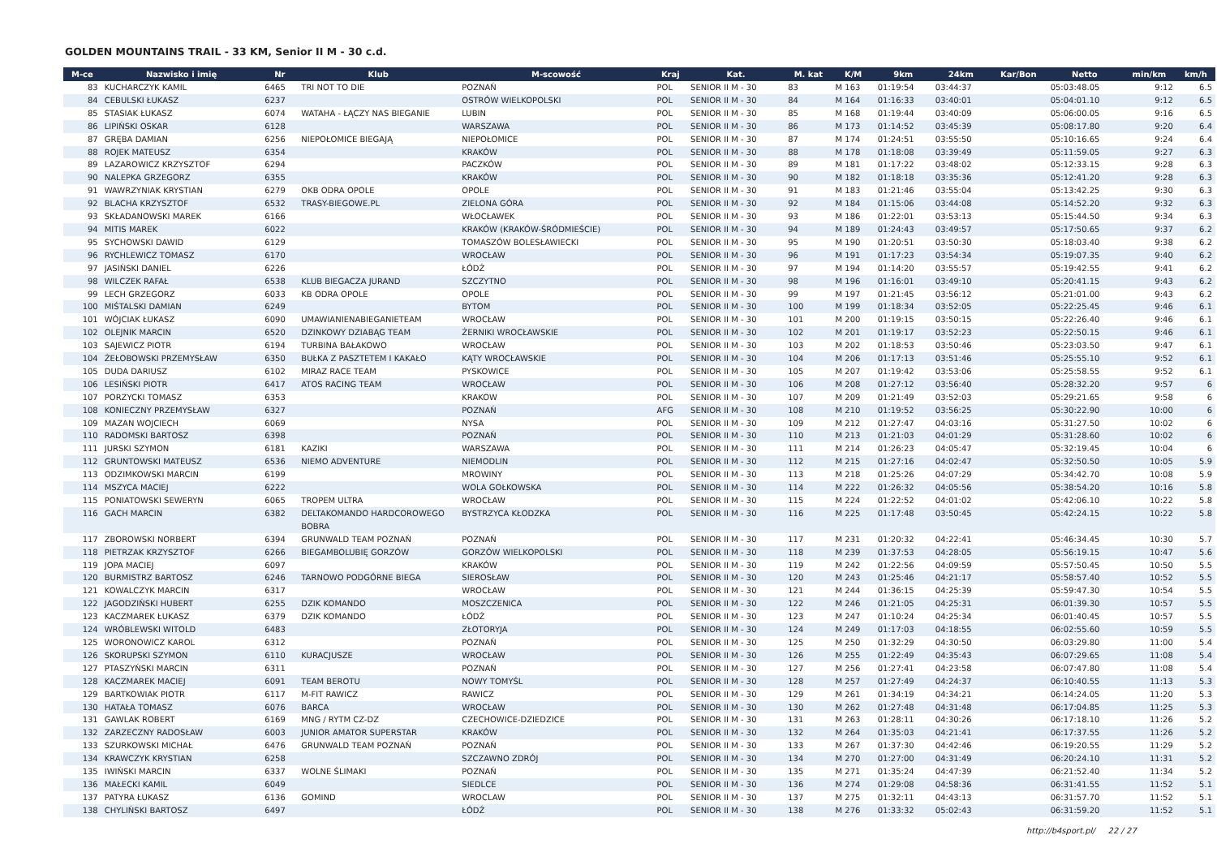GOLDEN MOUNTAINS TRAIL - 33 KM, Senior II M - 30 c.d.
| M-ce | Nazwisko i imię | Nr | Klub | M-scowość | Kraj | Kat. | M. kat | K/M | 9km | 24km | Kar/Bon | Netto | min/km | km/h |
| --- | --- | --- | --- | --- | --- | --- | --- | --- | --- | --- | --- | --- | --- | --- |
| 83 | KUCHARCZYK KAMIL | 6465 | TRI NOT TO DIE | POZNAŃ | POL | SENIOR II M - 30 | 83 | M 163 | 01:19:54 | 03:44:37 | | 05:03:48.05 | 9:12 | 6.5 |
| 84 | CEBULSKI ŁUKASZ | 6237 | | OSTRÓW WIELKOPOLSKI | POL | SENIOR II M - 30 | 84 | M 164 | 01:16:33 | 03:40:01 | | 05:04:01.10 | 9:12 | 6.5 |
| 85 | STASIAK ŁUKASZ | 6074 | WATAHA - ŁĄCZY NAS BIEGANIE | LUBIN | POL | SENIOR II M - 30 | 85 | M 168 | 01:19:44 | 03:40:09 | | 05:06:00.05 | 9:16 | 6.5 |
| 86 | LIPIŃSKI OSKAR | 6128 | | WARSZAWA | POL | SENIOR II M - 30 | 86 | M 173 | 01:14:52 | 03:45:39 | | 05:08:17.80 | 9:20 | 6.4 |
| 87 | GRĘBA DAMIAN | 6256 | NIEPOŁOMICE BIEGAJĄ | NIEPOŁOMICE | POL | SENIOR II M - 30 | 87 | M 174 | 01:24:51 | 03:55:50 | | 05:10:16.65 | 9:24 | 6.4 |
| 88 | ROJEK MATEUSZ | 6354 | | KRAKÓW | POL | SENIOR II M - 30 | 88 | M 178 | 01:18:08 | 03:39:49 | | 05:11:59.05 | 9:27 | 6.3 |
| 89 | LAZAROWICZ KRZYSZTOF | 6294 | | PACZKÓW | POL | SENIOR II M - 30 | 89 | M 181 | 01:17:22 | 03:48:02 | | 05:12:33.15 | 9:28 | 6.3 |
| 90 | NALEPKA GRZEGORZ | 6355 | | KRAKÓW | POL | SENIOR II M - 30 | 90 | M 182 | 01:18:18 | 03:35:36 | | 05:12:41.20 | 9:28 | 6.3 |
| 91 | WAWRZYNIAK KRYSTIAN | 6279 | OKB ODRA OPOLE | OPOLE | POL | SENIOR II M - 30 | 91 | M 183 | 01:21:46 | 03:55:04 | | 05:13:42.25 | 9:30 | 6.3 |
| 92 | BLACHA KRZYSZTOF | 6532 | TRASY-BIEGOWE.PL | ZIELONA GÓRA | POL | SENIOR II M - 30 | 92 | M 184 | 01:15:06 | 03:44:08 | | 05:14:52.20 | 9:32 | 6.3 |
| 93 | SKŁADANOWSKI MAREK | 6166 | | WŁOCŁAWEK | POL | SENIOR II M - 30 | 93 | M 186 | 01:22:01 | 03:53:13 | | 05:15:44.50 | 9:34 | 6.3 |
| 94 | MITIS MAREK | 6022 | | KRAKÓW (KRAKÓW-ŚRÓDMIEŚCIE) | POL | SENIOR II M - 30 | 94 | M 189 | 01:24:43 | 03:49:57 | | 05:17:50.65 | 9:37 | 6.2 |
| 95 | SYCHOWSKI DAWID | 6129 | | TOMASZÓW BOLESŁAWIECKI | POL | SENIOR II M - 30 | 95 | M 190 | 01:20:51 | 03:50:30 | | 05:18:03.40 | 9:38 | 6.2 |
| 96 | RYCHLEWICZ TOMASZ | 6170 | | WROCŁAW | POL | SENIOR II M - 30 | 96 | M 191 | 01:17:23 | 03:54:34 | | 05:19:07.35 | 9:40 | 6.2 |
| 97 | JASIŃSKI DANIEL | 6226 | | ŁÓDŹ | POL | SENIOR II M - 30 | 97 | M 194 | 01:14:20 | 03:55:57 | | 05:19:42.55 | 9:41 | 6.2 |
| 98 | WILCZEK RAFAŁ | 6538 | KLUB BIEGACZA JURAND | SZCZYTNO | POL | SENIOR II M - 30 | 98 | M 196 | 01:16:01 | 03:49:10 | | 05:20:41.15 | 9:43 | 6.2 |
| 99 | LECH GRZEGORZ | 6033 | KB ODRA OPOLE | OPOLE | POL | SENIOR II M - 30 | 99 | M 197 | 01:21:45 | 03:56:12 | | 05:21:01.00 | 9:43 | 6.2 |
| 100 | MIŚTALSKI DAMIAN | 6249 | | BYTOM | POL | SENIOR II M - 30 | 100 | M 199 | 01:18:34 | 03:52:05 | | 05:22:25.45 | 9:46 | 6.1 |
| 101 | WÓJCIAK ŁUKASZ | 6090 | UMAWIANIENABIEGANIETEAM | WROCŁAW | POL | SENIOR II M - 30 | 101 | M 200 | 01:19:15 | 03:50:15 | | 05:22:26.40 | 9:46 | 6.1 |
| 102 | OLEJNIK MARCIN | 6520 | DZINKOWY DZIABĄG TEAM | ŻERNIKI WROCŁAWSKIE | POL | SENIOR II M - 30 | 102 | M 201 | 01:19:17 | 03:52:23 | | 05:22:50.15 | 9:46 | 6.1 |
| 103 | SAJEWICZ PIOTR | 6194 | TURBINA BAŁAKOWO | WROCŁAW | POL | SENIOR II M - 30 | 103 | M 202 | 01:18:53 | 03:50:46 | | 05:23:03.50 | 9:47 | 6.1 |
| 104 | ŻEŁOBOWSKI PRZEMYSŁAW | 6350 | BUŁKA Z PASZTETEM I KAKAŁO | KĄTY WROCŁAWSKIE | POL | SENIOR II M - 30 | 104 | M 206 | 01:17:13 | 03:51:46 | | 05:25:55.10 | 9:52 | 6.1 |
| 105 | DUDA DARIUSZ | 6102 | MIRAZ RACE TEAM | PYSKOWICE | POL | SENIOR II M - 30 | 105 | M 207 | 01:19:42 | 03:53:06 | | 05:25:58.55 | 9:52 | 6.1 |
| 106 | LESIŃSKI PIOTR | 6417 | ATOS RACING TEAM | WROCŁAW | POL | SENIOR II M - 30 | 106 | M 208 | 01:27:12 | 03:56:40 | | 05:28:32.20 | 9:57 | 6 |
| 107 | PORZYCKI TOMASZ | 6353 | | KRAKOW | POL | SENIOR II M - 30 | 107 | M 209 | 01:21:49 | 03:52:03 | | 05:29:21.65 | 9:58 | 6 |
| 108 | KONIECZNY PRZEMYSŁAW | 6327 | | POZNAŃ | AFG | SENIOR II M - 30 | 108 | M 210 | 01:19:52 | 03:56:25 | | 05:30:22.90 | 10:00 | 6 |
| 109 | MAZAN WOJCIECH | 6069 | | NYSA | POL | SENIOR II M - 30 | 109 | M 212 | 01:27:47 | 04:03:16 | | 05:31:27.50 | 10:02 | 6 |
| 110 | RADOMSKI BARTOSZ | 6398 | | POZNAŃ | POL | SENIOR II M - 30 | 110 | M 213 | 01:21:03 | 04:01:29 | | 05:31:28.60 | 10:02 | 6 |
| 111 | JURSKI SZYMON | 6181 | KAZIKI | WARSZAWA | POL | SENIOR II M - 30 | 111 | M 214 | 01:26:23 | 04:05:47 | | 05:32:19.45 | 10:04 | 6 |
| 112 | GRUNTOWSKI MATEUSZ | 6536 | NIEMO ADVENTURE | NIEMODLIN | POL | SENIOR II M - 30 | 112 | M 215 | 01:27:16 | 04:02:47 | | 05:32:50.50 | 10:05 | 5.9 |
| 113 | ODZIMKOWSKI MARCIN | 6199 | | MROWINY | POL | SENIOR II M - 30 | 113 | M 218 | 01:25:26 | 04:07:29 | | 05:34:42.70 | 10:08 | 5.9 |
| 114 | MSZYCA MACIEJ | 6222 | | WOLA GOŁKOWSKA | POL | SENIOR II M - 30 | 114 | M 222 | 01:26:32 | 04:05:56 | | 05:38:54.20 | 10:16 | 5.8 |
| 115 | PONIATOWSKI SEWERYN | 6065 | TROPEM ULTRA | WROCŁAW | POL | SENIOR II M - 30 | 115 | M 224 | 01:22:52 | 04:01:02 | | 05:42:06.10 | 10:22 | 5.8 |
| 116 | GACH MARCIN | 6382 | DELTAKOMANDO HARDCOROWEGO BOBRA | BYSTRZYCA KŁODZKA | POL | SENIOR II M - 30 | 116 | M 225 | 01:17:48 | 03:50:45 | | 05:42:24.15 | 10:22 | 5.8 |
| 117 | ZBOROWSKI NORBERT | 6394 | GRUNWALD TEAM POZNAŃ | POZNAŃ | POL | SENIOR II M - 30 | 117 | M 231 | 01:20:32 | 04:22:41 | | 05:46:34.45 | 10:30 | 5.7 |
| 118 | PIETRZAK KRZYSZTOF | 6266 | BIEGAMBOLUBIĘ GORZÓW | GORZÓW WIELKOPOLSKI | POL | SENIOR II M - 30 | 118 | M 239 | 01:37:53 | 04:28:05 | | 05:56:19.15 | 10:47 | 5.6 |
| 119 | JOPA MACIEJ | 6097 | | KRAKÓW | POL | SENIOR II M - 30 | 119 | M 242 | 01:22:56 | 04:09:59 | | 05:57:50.45 | 10:50 | 5.5 |
| 120 | BURMISTRZ BARTOSZ | 6246 | TARNOWO PODGÓRNE BIEGA | SIEROSŁAW | POL | SENIOR II M - 30 | 120 | M 243 | 01:25:46 | 04:21:17 | | 05:58:57.40 | 10:52 | 5.5 |
| 121 | KOWALCZYK MARCIN | 6317 | | WROCŁAW | POL | SENIOR II M - 30 | 121 | M 244 | 01:36:15 | 04:25:39 | | 05:59:47.30 | 10:54 | 5.5 |
| 122 | JAGODZIŃSKI HUBERT | 6255 | DZIK KOMANDO | MOSZCZENICA | POL | SENIOR II M - 30 | 122 | M 246 | 01:21:05 | 04:25:31 | | 06:01:39.30 | 10:57 | 5.5 |
| 123 | KACZMAREK ŁUKASZ | 6379 | DZIK KOMANDO | ŁÓDŹ | POL | SENIOR II M - 30 | 123 | M 247 | 01:10:24 | 04:25:34 | | 06:01:40.45 | 10:57 | 5.5 |
| 124 | WRÓBLEWSKI WITOLD | 6483 | | ZŁOTORYJA | POL | SENIOR II M - 30 | 124 | M 249 | 01:17:03 | 04:18:55 | | 06:02:55.60 | 10:59 | 5.5 |
| 125 | WORONOWICZ KAROL | 6312 | | POZNAŃ | POL | SENIOR II M - 30 | 125 | M 250 | 01:32:29 | 04:30:50 | | 06:03:29.80 | 11:00 | 5.4 |
| 126 | SKORUPSKI SZYMON | 6110 | KURACJUSZE | WROCŁAW | POL | SENIOR II M - 30 | 126 | M 255 | 01:22:49 | 04:35:43 | | 06:07:29.65 | 11:08 | 5.4 |
| 127 | PTASZYŃSKI MARCIN | 6311 | | POZNAŃ | POL | SENIOR II M - 30 | 127 | M 256 | 01:27:41 | 04:23:58 | | 06:07:47.80 | 11:08 | 5.4 |
| 128 | KACZMAREK MACIEJ | 6091 | TEAM BEROTU | NOWY TOMYŚL | POL | SENIOR II M - 30 | 128 | M 257 | 01:27:49 | 04:24:37 | | 06:10:40.55 | 11:13 | 5.3 |
| 129 | BARTKOWIAK PIOTR | 6117 | M-FIT RAWICZ | RAWICZ | POL | SENIOR II M - 30 | 129 | M 261 | 01:34:19 | 04:34:21 | | 06:14:24.05 | 11:20 | 5.3 |
| 130 | HATAŁA TOMASZ | 6076 | BARCA | WROCŁAW | POL | SENIOR II M - 30 | 130 | M 262 | 01:27:48 | 04:31:48 | | 06:17:04.85 | 11:25 | 5.3 |
| 131 | GAWLAK ROBERT | 6169 | MNG / RYTM CZ-DZ | CZECHOWICE-DZIEDZICE | POL | SENIOR II M - 30 | 131 | M 263 | 01:28:11 | 04:30:26 | | 06:17:18.10 | 11:26 | 5.2 |
| 132 | ZARZECZNY RADOSŁAW | 6003 | JUNIOR AMATOR SUPERSTAR | KRAKÓW | POL | SENIOR II M - 30 | 132 | M 264 | 01:35:03 | 04:21:41 | | 06:17:37.55 | 11:26 | 5.2 |
| 133 | SZURKOWSKI MICHAŁ | 6476 | GRUNWALD TEAM POZNAŃ | POZNAŃ | POL | SENIOR II M - 30 | 133 | M 267 | 01:37:30 | 04:42:46 | | 06:19:20.55 | 11:29 | 5.2 |
| 134 | KRAWCZYK KRYSTIAN | 6258 | | SZCZAWNO ZDRÓJ | POL | SENIOR II M - 30 | 134 | M 270 | 01:27:00 | 04:31:49 | | 06:20:24.10 | 11:31 | 5.2 |
| 135 | IWIŃSKI MARCIN | 6337 | WOLNE ŚLIMAKI | POZNAŃ | POL | SENIOR II M - 30 | 135 | M 271 | 01:35:24 | 04:47:39 | | 06:21:52.40 | 11:34 | 5.2 |
| 136 | MAŁECKI KAMIL | 6049 | | SIEDLCE | POL | SENIOR II M - 30 | 136 | M 274 | 01:29:08 | 04:58:36 | | 06:31:41.55 | 11:52 | 5.1 |
| 137 | PATYRA ŁUKASZ | 6136 | GOMIND | WROCLAW | POL | SENIOR II M - 30 | 137 | M 275 | 01:32:11 | 04:43:13 | | 06:31:57.70 | 11:52 | 5.1 |
| 138 | CHYLIŃSKI BARTOSZ | 6497 | | ŁÓDŹ | POL | SENIOR II M - 30 | 138 | M 276 | 01:33:32 | 05:02:43 | | 06:31:59.20 | 11:52 | 5.1 |
http://b4sport.pl/ 22 / 27